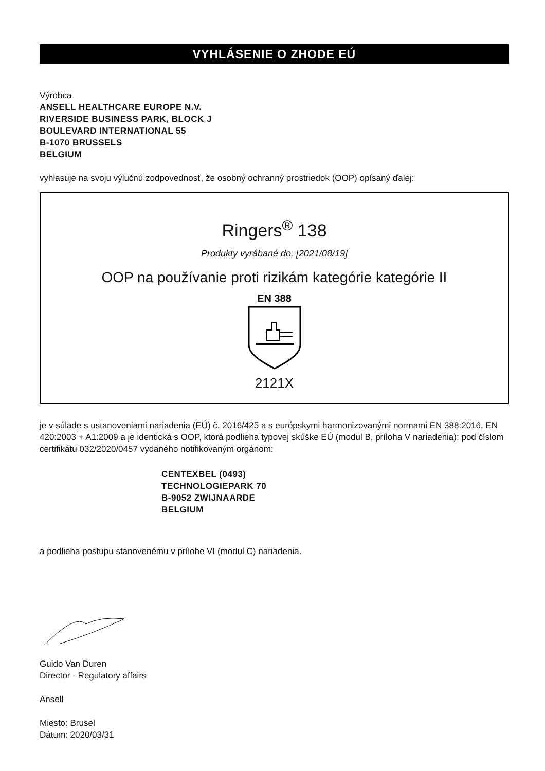VYHLÁSENIE O ZHODE EÚ
Výrobca
ANSELL HEALTHCARE EUROPE N.V.
RIVERSIDE BUSINESS PARK, BLOCK J
BOULEVARD INTERNATIONAL 55
B-1070 BRUSSELS
BELGIUM
vyhlasuje na svoju výlučnú zodpovednosť, že osobný ochranný prostriedok (OOP) opísaný ďalej:
Ringers<sup>®</sup> 138
Produkty vyrábané do: [2021/08/19]
OOP na používanie proti rizikám kategórie kategórie II
EN 388
2121X
je v súlade s ustanoveniami nariadenia (EÚ) č. 2016/425 a s európskymi harmonizovanými normami EN 388:2016, EN 420:2003 + A1:2009 a je identická s OOP, ktorá podlieha typovej skúške EÚ (modul B, príloha V nariadenia); pod číslom certifikátu 032/2020/0457 vydaného notifikovaným orgánom:
CENTEXBEL (0493)
TECHNOLOGIEPARK 70
B-9052 ZWIJNAARDE
BELGIUM
a podlieha postupu stanovenému v prílohe VI (modul C) nariadenia.
Guido Van Duren
Director - Regulatory affairs
Ansell
Miesto: Brusel
Dátum: 2020/03/31